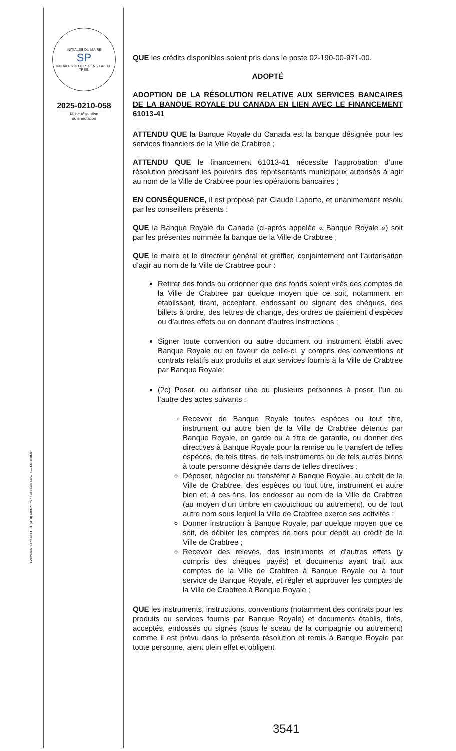INITIALES DU MAIRE
SP
INITIALES DU DIR. GÉN. / GREFF. TRÉS.
2025-0210-058
Nº de résolution
ou annotation
Formules d'Affaires CCL (418) 683-2175 / 1-800-463-4578 — M-103IMP
QUE les crédits disponibles soient pris dans le poste 02-190-00-971-00.
ADOPTÉ
ADOPTION DE LA RÉSOLUTION RELATIVE AUX SERVICES BANCAIRES DE LA BANQUE ROYALE DU CANADA EN LIEN AVEC LE FINANCEMENT 61013-41
ATTENDU QUE la Banque Royale du Canada est la banque désignée pour les services financiers de la Ville de Crabtree ;
ATTENDU QUE le financement 61013-41 nécessite l’approbation d’une résolution précisant les pouvoirs des représentants municipaux autorisés à agir au nom de la Ville de Crabtree pour les opérations bancaires ;
EN CONSÉQUENCE, il est proposé par Claude Laporte, et unanimement résolu par les conseillers présents :
QUE la Banque Royale du Canada (ci-après appelée « Banque Royale ») soit par les présentes nommée la banque de la Ville de Crabtree ;
QUE le maire et le directeur général et greffier, conjointement ont l’autorisation d’agir au nom de la Ville de Crabtree pour :
Retirer des fonds ou ordonner que des fonds soient virés des comptes de la Ville de Crabtree par quelque moyen que ce soit, notamment en établissant, tirant, acceptant, endossant ou signant des chèques, des billets à ordre, des lettres de change, des ordres de paiement d’espèces ou d’autres effets ou en donnant d’autres instructions ;
Signer toute convention ou autre document ou instrument établi avec Banque Royale ou en faveur de celle-ci, y compris des conventions et contrats relatifs aux produits et aux services fournis à la Ville de Crabtree par Banque Royale;
(2c) Poser, ou autoriser une ou plusieurs personnes à poser, l’un ou l’autre des actes suivants :
Recevoir de Banque Royale toutes espèces ou tout titre, instrument ou autre bien de la Ville de Crabtree détenus par Banque Royale, en garde ou à titre de garantie, ou donner des directives à Banque Royale pour la remise ou le transfert de telles espèces, de tels titres, de tels instruments ou de tels autres biens à toute personne désignée dans de telles directives ;
Déposer, négocier ou transférer à Banque Royale, au crédit de la Ville de Crabtree, des espèces ou tout titre, instrument et autre bien et, à ces fins, les endosser au nom de la Ville de Crabtree (au moyen d’un timbre en caoutchouc ou autrement), ou de tout autre nom sous lequel la Ville de Crabtree exerce ses activités ;
Donner instruction à Banque Royale, par quelque moyen que ce soit, de débiter les comptes de tiers pour dépôt au crédit de la Ville de Crabtree ;
Recevoir des relevés, des instruments et d'autres effets (y compris des chèques payés) et documents ayant trait aux comptes de la Ville de Crabtree à Banque Royale ou à tout service de Banque Royale, et régler et approuver les comptes de la Ville de Crabtree à Banque Royale ;
QUE les instruments, instructions, conventions (notamment des contrats pour les produits ou services fournis par Banque Royale) et documents établis, tirés, acceptés, endossés ou signés (sous le sceau de la compagnie ou autrement) comme il est prévu dans la présente résolution et remis à Banque Royale par toute personne, aient plein effet et obligent
3541